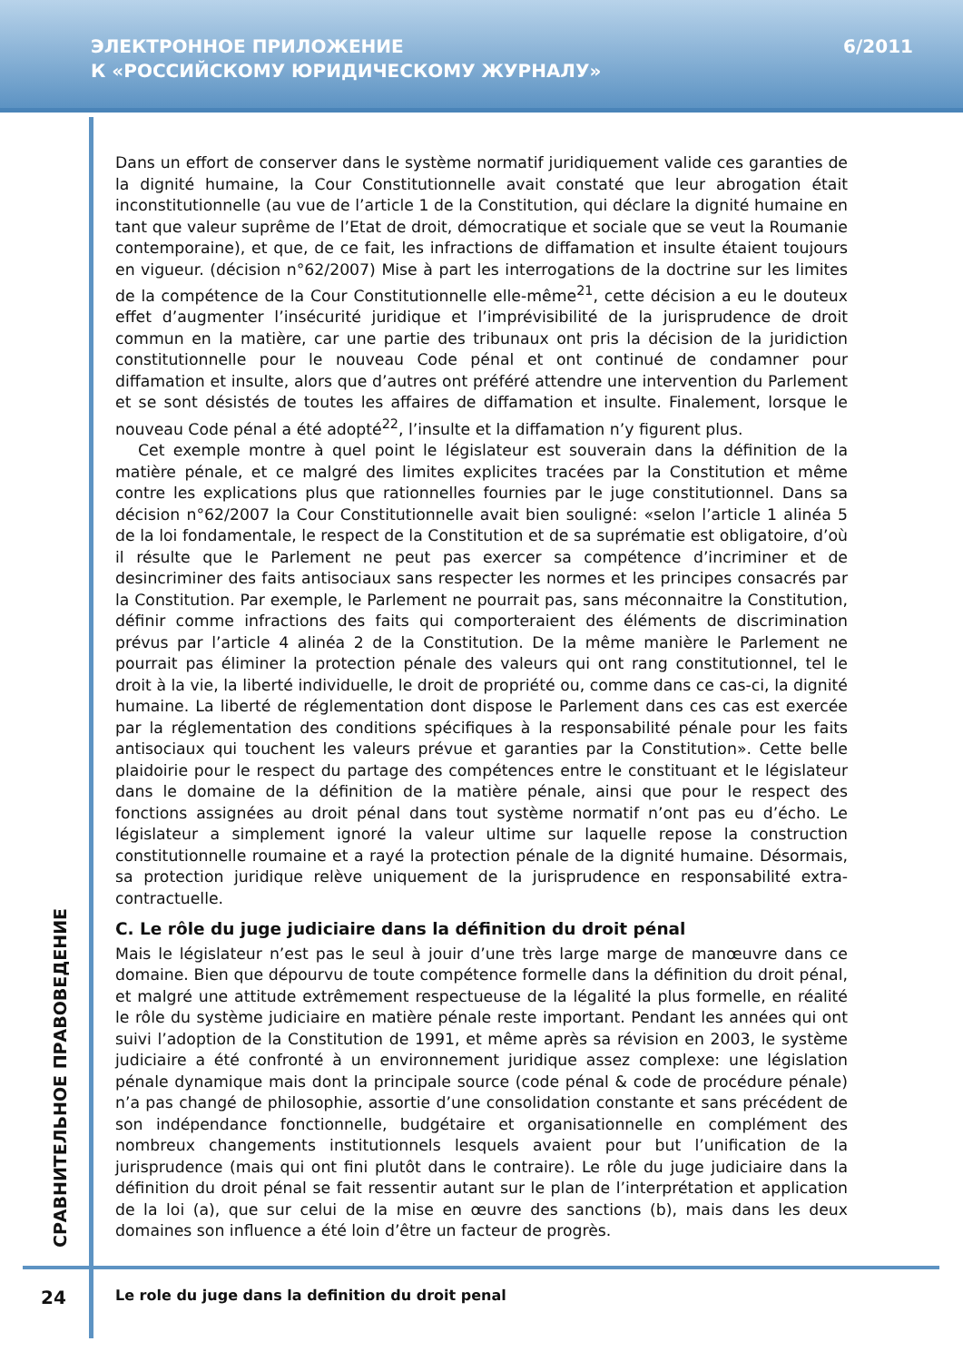ЭЛЕКТРОННОЕ ПРИЛОЖЕНИЕ
К «РОССИЙСКОМУ ЮРИДИЧЕСКОМУ ЖУРНАЛУ»
6/2011
Dans un effort de conserver dans le système normatif juridiquement valide ces garanties de la dignité humaine, la Cour Constitutionnelle avait constaté que leur abrogation était inconstitutionnelle (au vue de l’article 1 de la Constitution, qui déclare la dignité humaine en tant que valeur suprême de l’Etat de droit, démocratique et sociale que se veut la Roumanie contemporaine), et que, de ce fait, les infractions de diffamation et insulte étaient toujours en vigueur. (décision n°62/2007) Mise à part les interrogations de la doctrine sur les limites de la compétence de la Cour Constitutionnelle elle-même<sup>21</sup>, cette décision a eu le douteux effet d’augmenter l’insécurité juridique et l’imprévisibilité de la jurisprudence de droit commun en la matière, car une partie des tribunaux ont pris la décision de la juridiction constitutionnelle pour le nouveau Code pénal et ont continué de condamner pour diffamation et insulte, alors que d’autres ont préféré attendre une intervention du Parlement et se sont désistés de toutes les affaires de diffamation et insulte. Finalement, lorsque le nouveau Code pénal a été adopté<sup>22</sup>, l’insulte et la diffamation n’y figurent plus.
Cet exemple montre à quel point le législateur est souverain dans la définition de la matière pénale, et ce malgré des limites explicites tracées par la Constitution et même contre les explications plus que rationnelles fournies par le juge constitutionnel. Dans sa décision n°62/2007 la Cour Constitutionnelle avait bien souligné: «selon l’article 1 alinéa 5 de la loi fondamentale, le respect de la Constitution et de sa suprématie est obligatoire, d’où il résulte que le Parlement ne peut pas exercer sa compétence d’incriminer et de desincriminer des faits antisociaux sans respecter les normes et les principes consacrés par la Constitution. Par exemple, le Parlement ne pourrait pas, sans méconnaitre la Constitution, définir comme infractions des faits qui comporteraient des éléments de discrimination prévus par l’article 4 alinéa 2 de la Constitution. De la même manière le Parlement ne pourrait pas éliminer la protection pénale des valeurs qui ont rang constitutionnel, tel le droit à la vie, la liberté individuelle, le droit de propriété ou, comme dans ce cas-ci, la dignité humaine. La liberté de réglementation dont dispose le Parlement dans ces cas est exercée par la réglementation des conditions spécifiques à la responsabilité pénale pour les faits antisociaux qui touchent les valeurs prévue et garanties par la Constitution». Cette belle plaidoirie pour le respect du partage des compétences entre le constituant et le législateur dans le domaine de la définition de la matière pénale, ainsi que pour le respect des fonctions assignées au droit pénal dans tout système normatif n’ont pas eu d’écho. Le législateur a simplement ignoré la valeur ultime sur laquelle repose la construction constitutionnelle roumaine et a rayé la protection pénale de la dignité humaine. Désormais, sa protection juridique relève uniquement de la jurisprudence en responsabilité extra-contractuelle.
C. Le rôle du juge judiciaire dans la définition du droit pénal
Mais le législateur n’est pas le seul à jouir d’une très large marge de manœuvre dans ce domaine. Bien que dépourvu de toute compétence formelle dans la définition du droit pénal, et malgré une attitude extrêmement respectueuse de la légalité la plus formelle, en réalité le rôle du système judiciaire en matière pénale reste important. Pendant les années qui ont suivi l’adoption de la Constitution de 1991, et même après sa révision en 2003, le système judiciaire a été confronté à un environnement juridique assez complexe: une législation pénale dynamique mais dont la principale source (code pénal & code de procédure pénale) n’a pas changé de philosophie, assortie d’une consolidation constante et sans précédent de son indépendance fonctionnelle, budgétaire et organisationnelle en complément des nombreux changements institutionnels lesquels avaient pour but l’unification de la jurisprudence (mais qui ont fini plutôt dans le contraire). Le rôle du juge judiciaire dans la définition du droit pénal se fait ressentir autant sur le plan de l’interprétation et application de la loi (a), que sur celui de la mise en œuvre des sanctions (b), mais dans les deux domaines son influence a été loin d’être un facteur de progrès.
СРАВНИТЕЛЬНОЕ ПРАВОВЕДЕНИЕ
24
Le role du juge dans la definition du droit penal